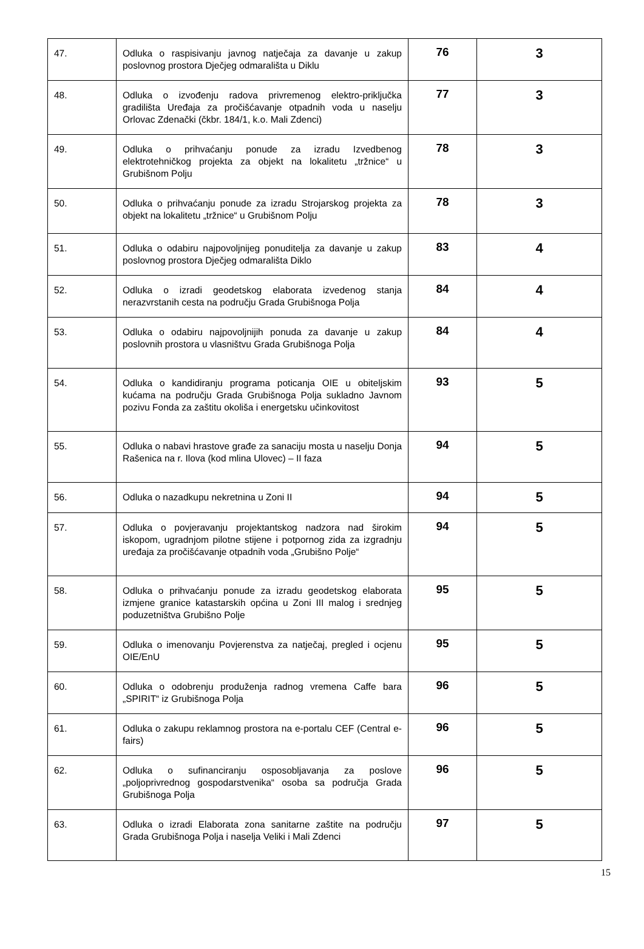| 47. | Odluka o raspisivanju javnog natječaja za davanje u zakup poslovnog prostora Dječjeg odmarališta u Diklu | 76 | 3 |
| 48. | Odluka o izvođenju radova privremenog elektro-priključka gradilišta Uređaja za pročišćavanje otpadnih voda u naselju Orlovac Zdenački (čkbr. 184/1, k.o. Mali Zdenci) | 77 | 3 |
| 49. | Odluka o prihvaćanju ponude za izradu Izvedbenog elektrotehničkog projekta za objekt na lokalitetu „tržnice“ u Grubišnom Polju | 78 | 3 |
| 50. | Odluka o prihvaćanju ponude za izradu Strojarskog projekta za objekt na lokalitetu „tržnice“ u Grubišnom Polju | 78 | 3 |
| 51. | Odluka o odabiru najpovoljnijeg ponuditelja za davanje u zakup poslovnog prostora Dječjeg odmarališta Diklo | 83 | 4 |
| 52. | Odluka o izradi geodetskog elaborata izvedenog stanja nerazvrstanih cesta na području Grada Grubišnoga Polja | 84 | 4 |
| 53. | Odluka o odabiru najpovoljnijih ponuda za davanje u zakup poslovnih prostora u vlasništvu Grada Grubišnoga Polja | 84 | 4 |
| 54. | Odluka o kandidiranju programa poticanja OIE u obiteljskim kućama na području Grada Grubišnoga Polja sukladno Javnom pozivu Fonda za zaštitu okoliša i energetsku učinkovitost | 93 | 5 |
| 55. | Odluka o nabavi hrastove građe za sanaciju mosta u naselju Donja Rašenica na r. Ilova (kod mlina Ulovec) – II faza | 94 | 5 |
| 56. | Odluka o nazadkupu nekretnina u Zoni II | 94 | 5 |
| 57. | Odluka o povjeravanju projektantskog nadzora nad širokim iskopom, ugradnjom pilotne stijene i potpornog zida za izgradnju uređaja za pročišćavanje otpadnih voda „Grubišno Polje“ | 94 | 5 |
| 58. | Odluka o prihvaćanju ponude za izradu geodetskog elaborata izmjene granice katastarskih općina u Zoni III malog i srednjeg poduzetništva Grubišno Polje | 95 | 5 |
| 59. | Odluka o imenovanju Povjerenstva za natječaj, pregled i ocjenu OIE/EnU | 95 | 5 |
| 60. | Odluka o odobrenju produženja radnog vremena Caffe bara „SPIRIT“ iz Grubišnoga Polja | 96 | 5 |
| 61. | Odluka o zakupu reklamnog prostora na e-portalu CEF (Central e-fairs) | 96 | 5 |
| 62. | Odluka o sufinanciranju osposobljavanja za poslove „poljoprivrednog gospodarstvenika“ osoba sa područja Grada Grubišnoga Polja | 96 | 5 |
| 63. | Odluka o izradi Elaborata zona sanitarne zaštite na području Grada Grubišnoga Polja i naselja Veliki i Mali Zdenci | 97 | 5 |
15